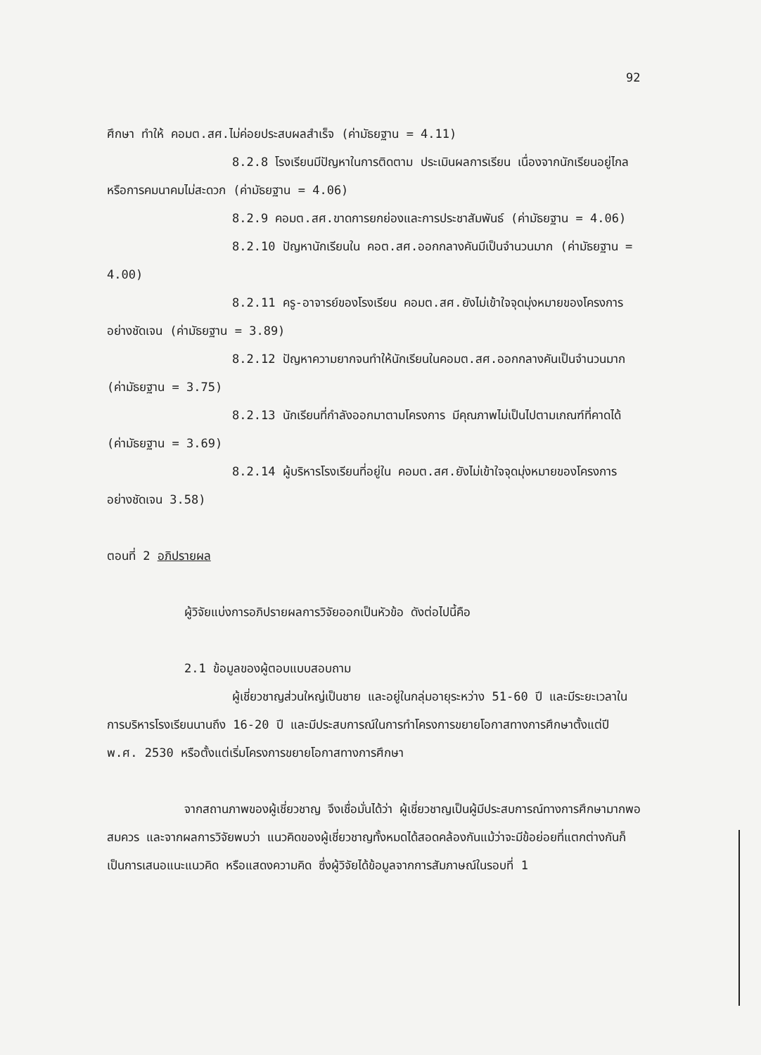92
ศึกษา ทำให้ คอมต.สศ.ไม่ค่อยประสบผลสำเร็จ (ค่ามัธยฐาน = 4.11)
8.2.8 โรงเรียนมีปัญหาในการติดตาม ประเมินผลการเรียน เนื่องจากนักเรียนอยู่ไกลหรือการคมนาคมไม่สะดวก (ค่ามัธยฐาน = 4.06)
8.2.9 คอมต.สศ.ขาดการยกย่องและการประชาสัมพันธ์ (ค่ามัธยฐาน = 4.06)
8.2.10 ปัญหานักเรียนใน คอต.สศ.ออกกลางคันมีเป็นจำนวนมาก (ค่ามัธยฐาน = 4.00)
8.2.11 ครู-อาจารย์ของโรงเรียน คอมต.สศ.ยังไม่เข้าใจจุดมุ่งหมายของโครงการอย่างชัดเจน (ค่ามัธยฐาน = 3.89)
8.2.12 ปัญหาความยากจนทำให้นักเรียนในคอมต.สศ.ออกกลางคันเป็นจำนวนมาก (ค่ามัธยฐาน = 3.75)
8.2.13 นักเรียนที่กำลังออกมาตามโครงการ มีคุณภาพไม่เป็นไปตามเกณฑ์ที่คาดได้ (ค่ามัธยฐาน = 3.69)
8.2.14 ผู้บริหารโรงเรียนที่อยู่ใน คอมต.สศ.ยังไม่เข้าใจจุดมุ่งหมายของโครงการอย่างชัดเจน 3.58)
ตอนที่ 2 อภิปรายผล
ผู้วิจัยแบ่งการอภิปรายผลการวิจัยออกเป็นหัวข้อ ดังต่อไปนี้คือ
2.1 ข้อมูลของผู้ตอบแบบสอบถาม
ผู้เชี่ยวชาญส่วนใหญ่เป็นชาย และอยู่ในกลุ่มอายุระหว่าง 51-60 ปี และมีระยะเวลาในการบริหารโรงเรียนนานถึง 16-20 ปี และมีประสบการณ์ในการทำโครงการขยายโอกาสทางการศึกษาตั้งแต่ปี พ.ศ. 2530 หรือตั้งแต่เริ่มโครงการขยายโอกาสทางการศึกษา
จากสถานภาพของผู้เชี่ยวชาญ จึงเชื่อมั่นได้ว่า ผู้เชี่ยวชาญเป็นผู้มีประสบการณ์ทางการศึกษามากพอสมควร และจากผลการวิจัยพบว่า แนวคิดของผู้เชี่ยวชาญทั้งหมดได้สอดคล้องกันแม้ว่าจะมีข้อย่อยที่แตกต่างกันก็เป็นการเสนอแนะแนวคิด หรือแสดงความคิด ซึ่งผู้วิจัยได้ข้อมูลจากการสัมภาษณ์ในรอบที่ 1